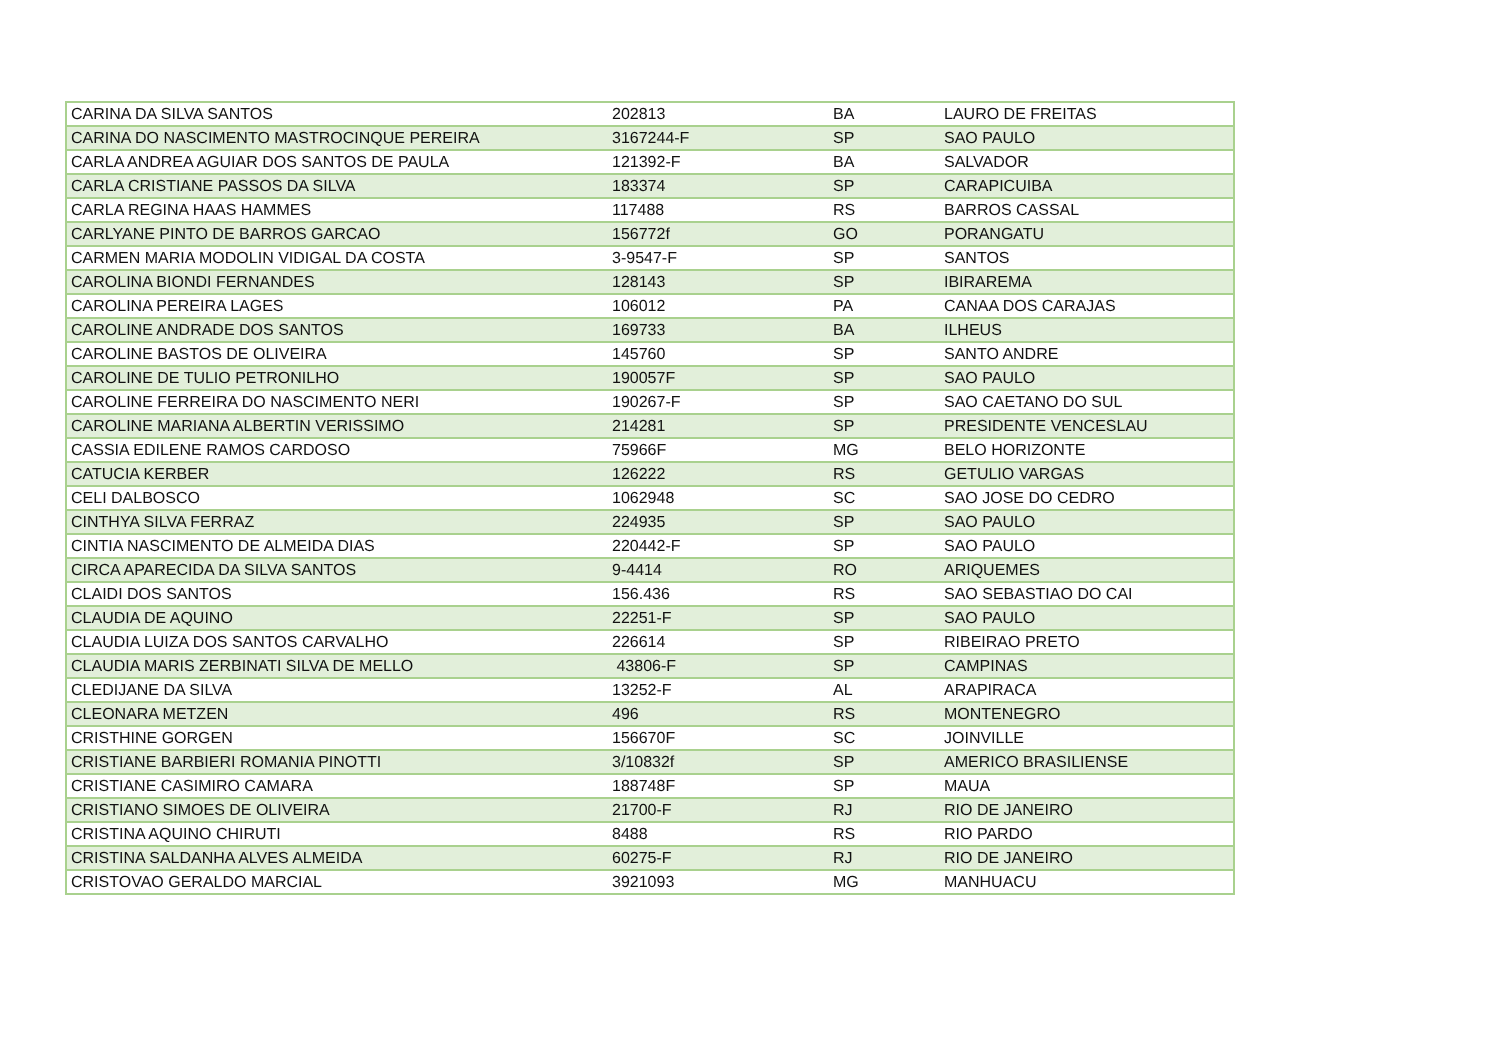| CARINA DA SILVA SANTOS | 202813 | BA | LAURO DE FREITAS |
| CARINA DO NASCIMENTO MASTROCINQUE PEREIRA | 3167244-F | SP | SAO PAULO |
| CARLA ANDREA AGUIAR DOS SANTOS DE PAULA | 121392-F | BA | SALVADOR |
| CARLA CRISTIANE PASSOS DA SILVA | 183374 | SP | CARAPICUIBA |
| CARLA REGINA HAAS HAMMES | 117488 | RS | BARROS CASSAL |
| CARLYANE PINTO DE BARROS GARCAO | 156772f | GO | PORANGATU |
| CARMEN MARIA MODOLIN VIDIGAL DA COSTA | 3-9547-F | SP | SANTOS |
| CAROLINA BIONDI FERNANDES | 128143 | SP | IBIRAREMA |
| CAROLINA PEREIRA LAGES | 106012 | PA | CANAA DOS CARAJAS |
| CAROLINE ANDRADE DOS SANTOS | 169733 | BA | ILHEUS |
| CAROLINE BASTOS DE OLIVEIRA | 145760 | SP | SANTO ANDRE |
| CAROLINE DE TULIO PETRONILHO | 190057F | SP | SAO PAULO |
| CAROLINE FERREIRA DO NASCIMENTO NERI | 190267-F | SP | SAO CAETANO DO SUL |
| CAROLINE MARIANA ALBERTIN VERISSIMO | 214281 | SP | PRESIDENTE VENCESLAU |
| CASSIA EDILENE RAMOS CARDOSO | 75966F | MG | BELO HORIZONTE |
| CATUCIA KERBER | 126222 | RS | GETULIO VARGAS |
| CELI DALBOSCO | 1062948 | SC | SAO JOSE DO CEDRO |
| CINTHYA SILVA FERRAZ | 224935 | SP | SAO PAULO |
| CINTIA NASCIMENTO DE ALMEIDA DIAS | 220442-F | SP | SAO PAULO |
| CIRCA APARECIDA DA SILVA SANTOS | 9-4414 | RO | ARIQUEMES |
| CLAIDI DOS SANTOS | 156.436 | RS | SAO SEBASTIAO DO CAI |
| CLAUDIA DE AQUINO | 22251-F | SP | SAO PAULO |
| CLAUDIA LUIZA DOS SANTOS CARVALHO | 226614 | SP | RIBEIRAO PRETO |
| CLAUDIA MARIS ZERBINATI SILVA DE MELLO | 43806-F | SP | CAMPINAS |
| CLEDIJANE DA SILVA | 13252-F | AL | ARAPIRACA |
| CLEONARA METZEN | 496 | RS | MONTENEGRO |
| CRISTHINE GORGEN | 156670F | SC | JOINVILLE |
| CRISTIANE BARBIERI ROMANIA PINOTTI | 3/10832f | SP | AMERICO BRASILIENSE |
| CRISTIANE CASIMIRO CAMARA | 188748F | SP | MAUA |
| CRISTIANO SIMOES DE OLIVEIRA | 21700-F | RJ | RIO DE JANEIRO |
| CRISTINA AQUINO CHIRUTI | 8488 | RS | RIO PARDO |
| CRISTINA SALDANHA ALVES ALMEIDA | 60275-F | RJ | RIO DE JANEIRO |
| CRISTOVAO GERALDO MARCIAL | 3921093 | MG | MANHUACU |